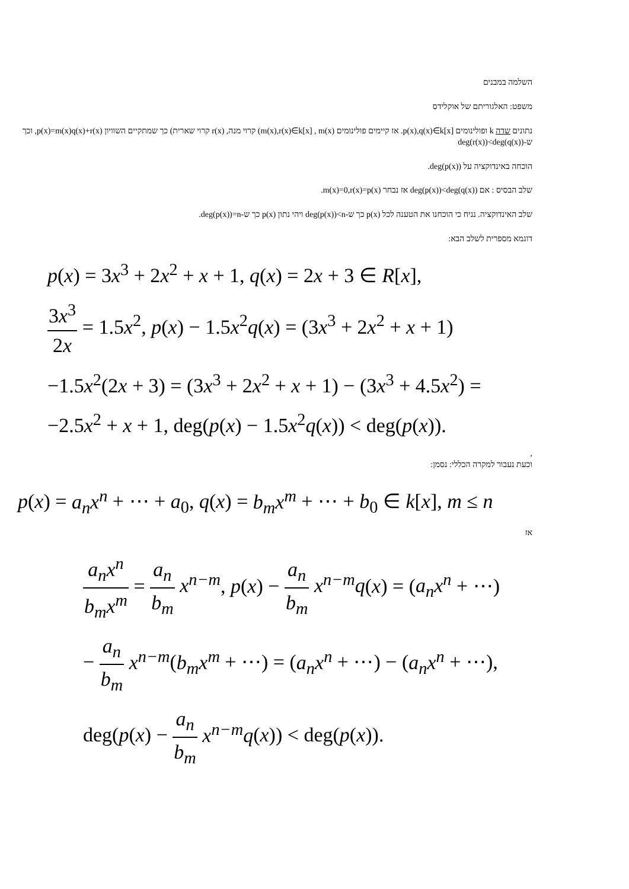השלמה במבנים
משפט: האלגוריתם של אוקלידס
נתונים שדה k ופולינומים p(x),q(x)∈k[x]. אז קיימים פולינומים m(x),r(x)∈k[x] , m(x)) קרוי מנה, r(x) קרוי שארית) כך שמתקיים השוויון p(x)=m(x)q(x)+r(x), וכך ש-deg(r(x))<deg(q(x))
הוכחה באינדוקציה על deg(p(x)).
שלב הבסיס : אם deg(p(x))<deg(q(x)) אז נבחר m(x)=0,r(x)=p(x).
שלב האינדוקציה. נניח כי הוכחנו את הטענה לכל p(x) כך ש-deg(p(x))<n ויהי נתון p(x) כך ש-deg(p(x))=n.
דוגמא מספרית לשלב הבא:
p(x) = 3x<sup>3</sup> + 2x<sup>2</sup> + x + 1, q(x) = 2x + 3 ∈ R[x],
3x<sup>3</sup> 2x = 1.5x<sup>2</sup>, p(x) − 1.5x<sup>2</sup>q(x) = (3x<sup>3</sup> + 2x<sup>2</sup> + x + 1)
−1.5x<sup>2</sup>(2x + 3) = (3x<sup>3</sup> + 2x<sup>2</sup> + x + 1) − (3x<sup>3</sup> + 4.5x<sup>2</sup>) =
−2.5x<sup>2</sup> + x + 1, deg(p(x) − 1.5x<sup>2</sup>q(x)) < deg(p(x)).
,
וכעת נעבור למקרה הכללי: נסמן:
p(x) = a<sub>n</sub>x<sup>n</sup> + ⋯ + a<sub>0</sub>, q(x) = b<sub>m</sub>x<sup>m</sup> + ⋯ + b<sub>0</sub> ∈ k[x], m ≤ n
אז
a<sub>n</sub>x<sup>n</sup> b<sub>m</sub>x<sup>m</sup> = a<sub>n</sub> b<sub>m</sub> x<sup>n−m</sup>, p(x) − a<sub>n</sub> b<sub>m</sub> x<sup>n−m</sup>q(x) = (a<sub>n</sub>x<sup>n</sup> + ⋯)
− a<sub>n</sub> b<sub>m</sub> x<sup>n−m</sup>(b<sub>m</sub>x<sup>m</sup> + ⋯) = (a<sub>n</sub>x<sup>n</sup> + ⋯) − (a<sub>n</sub>x<sup>n</sup> + ⋯),
deg(p(x) − a<sub>n</sub> b<sub>m</sub> x<sup>n−m</sup>q(x)) < deg(p(x)).